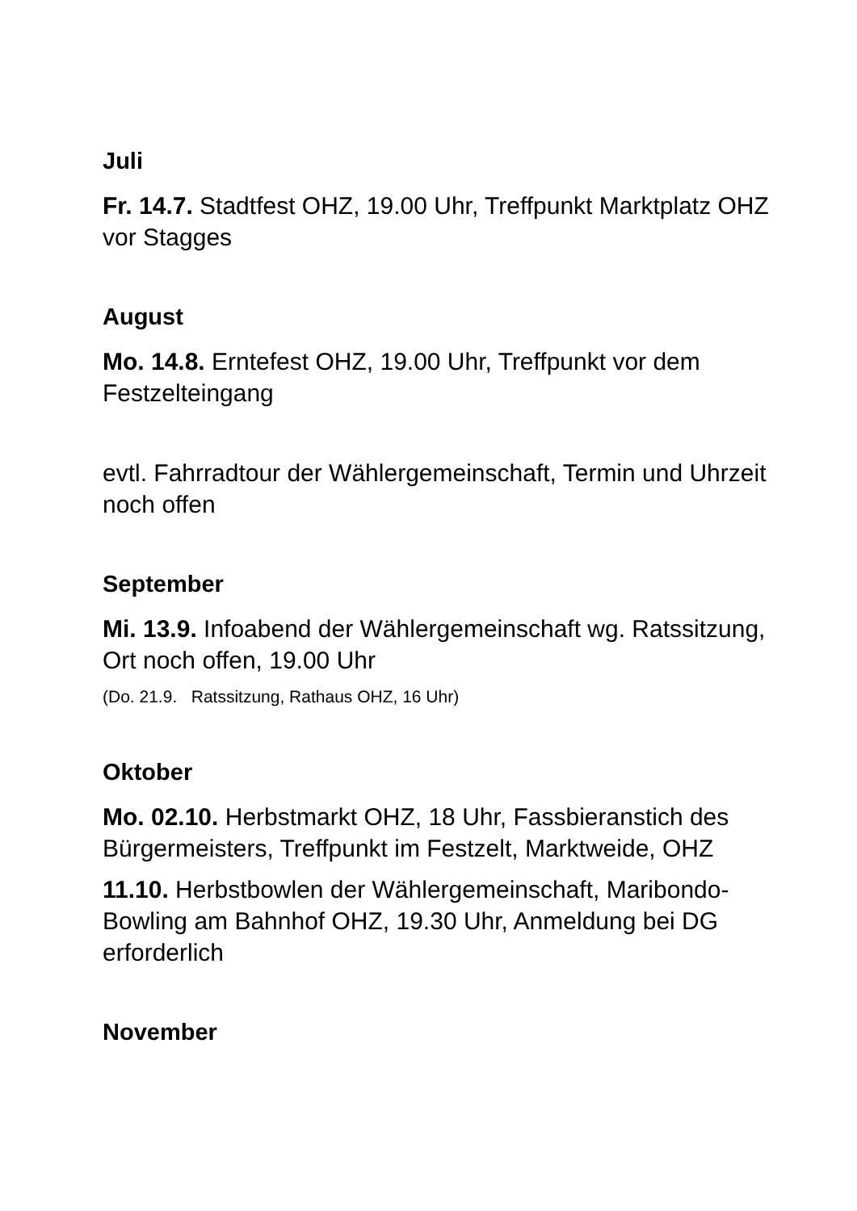Juli
Fr. 14.7. Stadtfest OHZ, 19.00 Uhr, Treffpunkt Marktplatz OHZ vor Stagges
August
Mo. 14.8. Erntefest OHZ, 19.00 Uhr, Treffpunkt vor dem Festzelteingang
evtl. Fahrradtour der Wählergemeinschaft, Termin und Uhrzeit noch offen
September
Mi. 13.9. Infoabend der Wählergemeinschaft wg. Ratssitzung, Ort noch offen, 19.00 Uhr
(Do. 21.9. Ratssitzung, Rathaus OHZ, 16 Uhr)
Oktober
Mo. 02.10. Herbstmarkt OHZ, 18 Uhr, Fassbieranstich des Bürgermeisters, Treffpunkt im Festzelt, Marktweide, OHZ
11.10. Herbstbowlen der Wählergemeinschaft, Maribondo-Bowling am Bahnhof OHZ, 19.30 Uhr, Anmeldung bei DG erforderlich
November